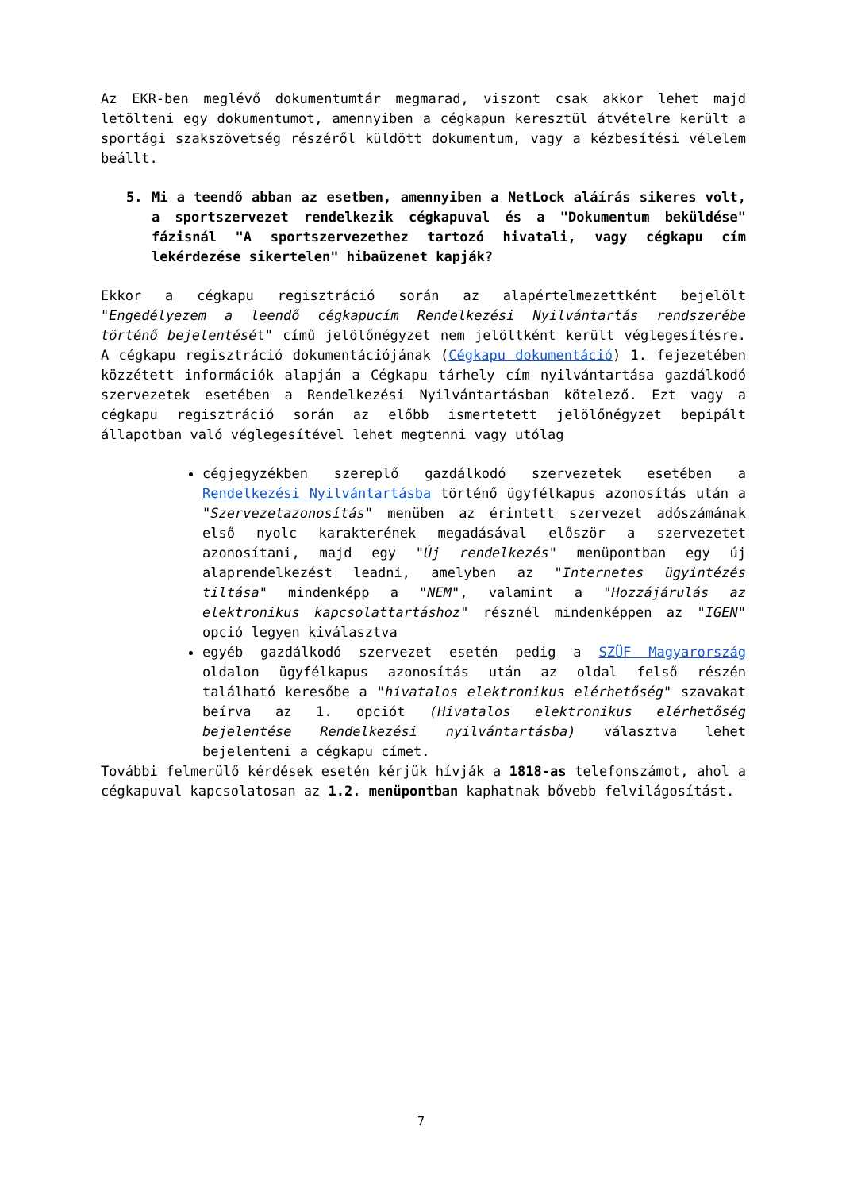Az EKR-ben meglévő dokumentumtár megmarad, viszont csak akkor lehet majd letölteni egy dokumentumot, amennyiben a cégkapun keresztül átvételre került a sportági szakszövetség részéről küldött dokumentum, vagy a kézbesítési vélelem beállt.
5. Mi a teendő abban az esetben, amennyiben a NetLock aláírás sikeres volt, a sportszervezet rendelkezik cégkapuval és a "Dokumentum beküldése" fázisnál "A sportszervezethez tartozó hivatali, vagy cégkapu cím lekérdezése sikertelen" hibaüzenet kapják?
Ekkor a cégkapu regisztráció során az alapértelmezettként bejelölt "Engedélyezem a leendő cégkapucím Rendelkezési Nyilvántartás rendszerébe történő bejelentését" című jelölőnégyzet nem jelöltként került véglegesítésre. A cégkapu regisztráció dokumentációjának (Cégkapu dokumentáció) 1. fejezetében közzétett információk alapján a Cégkapu tárhely cím nyilvántartása gazdálkodó szervezetek esetében a Rendelkezési Nyilvántartásban kötelező. Ezt vagy a cégkapu regisztráció során az előbb ismertetett jelölőnégyzet bepipált állapotban való véglegesítével lehet megtenni vagy utólag
cégjegyzékben szereplő gazdálkodó szervezetek esetében a Rendelkezési Nyilvántartásba történő ügyfélkapus azonosítás után a "Szervezetazonosítás" menüben az érintett szervezet adószámának első nyolc karakterének megadásával először a szervezetet azonosítani, majd egy "Új rendelkezés" menüpontban egy új alaprendelkezést leadni, amelyben az "Internetes ügyintézés tiltása" mindenképp a "NEM", valamint a "Hozzájárulás az elektronikus kapcsolattartáshoz" résznél mindenképpen az "IGEN" opció legyen kiválasztva
egyéb gazdálkodó szervezet esetén pedig a SZÜF Magyarország oldalon ügyfélkapus azonosítás után az oldal felső részén található keresőbe a "hivatalos elektronikus elérhetőség" szavakat beírva az 1. opciót (Hivatalos elektronikus elérhetőség bejelentése Rendelkezési nyilvántartásba) választva lehet bejelenteni a cégkapu címet.
További felmerülő kérdések esetén kérjük hívják a 1818-as telefonszámot, ahol a cégkapuval kapcsolatosan az 1.2. menüpontban kaphatnak bővebb felvilágosítást.
7